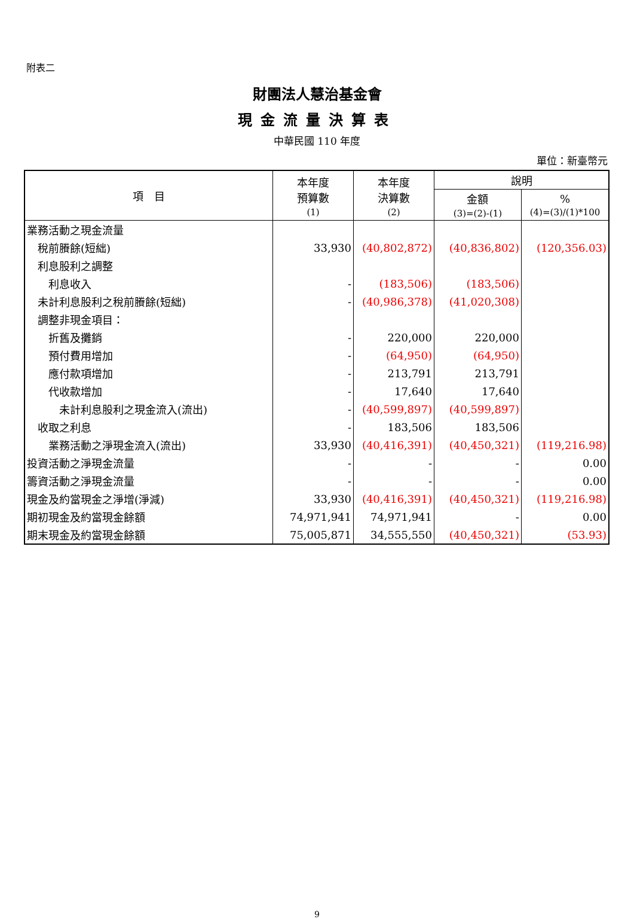附表二
財團法人慧治基金會
現金流量決算表
中華民國 110 年度
單位：新臺幣元
| 項 目 | 本年度 預算數 (1) | 本年度 決算數 (2) | 說明 | |
| --- | --- | --- | --- | --- |
| | | | 金額 (3)=(2)-(1) | % (4)=(3)/(1)*100 |
| 業務活動之現金流量 | | | | |
| 稅前賸餘(短絀) | 33,930 | (40,802,872) | (40,836,802) | (120,356.03) |
| 利息股利之調整 | | | | |
| 利息收入 | - | (183,506) | (183,506) | |
| 未計利息股利之稅前賸餘(短絀) | - | (40,986,378) | (41,020,308) | |
| 調整非現金項目： | | | | |
| 折舊及攤銷 | - | 220,000 | 220,000 | |
| 預付費用增加 | - | (64,950) | (64,950) | |
| 應付款項增加 | - | 213,791 | 213,791 | |
| 代收款增加 | - | 17,640 | 17,640 | |
| 未計利息股利之現金流入(流出) | - | (40,599,897) | (40,599,897) | |
| 收取之利息 | - | 183,506 | 183,506 | |
| 業務活動之淨現金流入(流出) | 33,930 | (40,416,391) | (40,450,321) | (119,216.98) |
| 投資活動之淨現金流量 | - | - | - | 0.00 |
| 籌資活動之淨現金流量 | - | - | - | 0.00 |
| 現金及約當現金之淨增(淨減) | 33,930 | (40,416,391) | (40,450,321) | (119,216.98) |
| 期初現金及約當現金餘額 | 74,971,941 | 74,971,941 | - | 0.00 |
| 期末現金及約當現金餘額 | 75,005,871 | 34,555,550 | (40,450,321) | (53.93) |
9